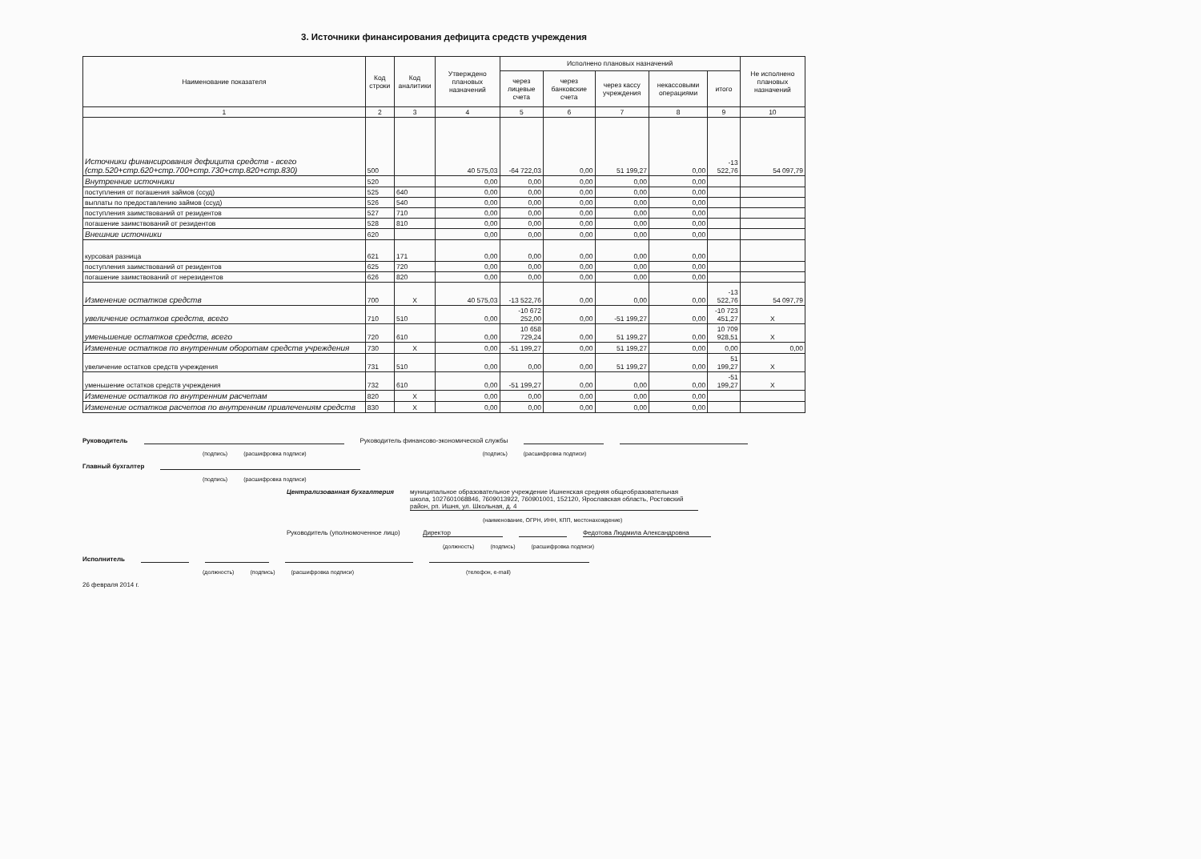3. Источники финансирования дефицита средств учреждения
| Наименование показателя | Код строки | Код аналитики | Утверждено плановых назначений | Исполнено плановых назначений | | | | | Не исполнено плановых назначений |
| --- | --- | --- | --- | --- | --- | --- | --- | --- | --- |
| | | | | через лицевые счета | через банковские счета | через кассу учреждения | некассовыми операциями | итого | |
| 1 | 2 | 3 | 4 | 5 | 6 | 7 | 8 | 9 | 10 |
| Источники финансирования дефицита средств - всего (стр.520+стр.620+стр.700+стр.730+стр.820+стр.830) | 500 | | 40 575,03 | -64 722,03 | 0,00 | 51 199,27 | 0,00 | -13 522,76 | 54 097,79 |
| Внутренние источники | 520 | | 0,00 | 0,00 | 0,00 | 0,00 | 0,00 | | |
| поступления от погашения займов (ссуд) | 525 | 640 | 0,00 | 0,00 | 0,00 | 0,00 | 0,00 | | |
| выплаты по предоставлению займов (ссуд) | 526 | 540 | 0,00 | 0,00 | 0,00 | 0,00 | 0,00 | | |
| поступления заимствований от резидентов | 527 | 710 | 0,00 | 0,00 | 0,00 | 0,00 | 0,00 | | |
| погашение заимствований от резидентов | 528 | 810 | 0,00 | 0,00 | 0,00 | 0,00 | 0,00 | | |
| Внешние источники | 620 | | 0,00 | 0,00 | 0,00 | 0,00 | 0,00 | | |
| курсовая разница | 621 | 171 | 0,00 | 0,00 | 0,00 | 0,00 | 0,00 | | |
| поступления заимствований от резидентов | 625 | 720 | 0,00 | 0,00 | 0,00 | 0,00 | 0,00 | | |
| погашение заимствований от нерезидентов | 626 | 820 | 0,00 | 0,00 | 0,00 | 0,00 | 0,00 | | |
| Изменение остатков средств | 700 | X | 40 575,03 | -13 522,76 | 0,00 | 0,00 | 0,00 | -13 522,76 | 54 097,79 |
| увеличение остатков средств, всего | 710 | 510 | 0,00 | -10 672 252,00 | 0,00 | -51 199,27 | 0,00 | -10 723 451,27 | X |
| уменьшение остатков средств, всего | 720 | 610 | 0,00 | 10 658 729,24 | 0,00 | 51 199,27 | 0,00 | 10 709 928,51 | X |
| Изменение остатков по внутренним оборотам средств учреждения | 730 | X | 0,00 | -51 199,27 | 0,00 | 51 199,27 | 0,00 | 0,00 | 0,00 |
| увеличение остатков средств учреждения | 731 | 510 | 0,00 | 0,00 | 0,00 | 51 199,27 | 0,00 | 51 199,27 | X |
| уменьшение остатков средств учреждения | 732 | 610 | 0,00 | -51 199,27 | 0,00 | 0,00 | 0,00 | -51 199,27 | X |
| Изменение остатков по внутренним расчетам | 820 | X | 0,00 | 0,00 | 0,00 | 0,00 | 0,00 | | |
| Изменение остатков расчетов по внутренним привлечениям средств | 830 | X | 0,00 | 0,00 | 0,00 | 0,00 | 0,00 | | |
Руководитель Руководитель финансово-экономической службы
(подпись) (расшифровка подписи) (подпись) (расшифровка подписи)
Главный бухгалтер
(подпись) (расшифровка подписи)
Централизованная бухгалтерия муниципальное образовательное учреждение Ишненская средняя общеобразовательная школа, 1027601068846, 7609013922, 760901001, 152120, Ярославская область, Ростовский район, рп. Ишня, ул. Школьная, д. 4
(наименование, ОГРН, ИНН, КПП, местонахождение)
Руководитель (уполномоченное лицо) Директор Федотова Людмила Александровна
(должность) (подпись) (расшифровка подписи)
Исполнитель
(должность) (подпись) (расшифровка подписи) (телефон, e-mail)
26 февраля 2014 г.